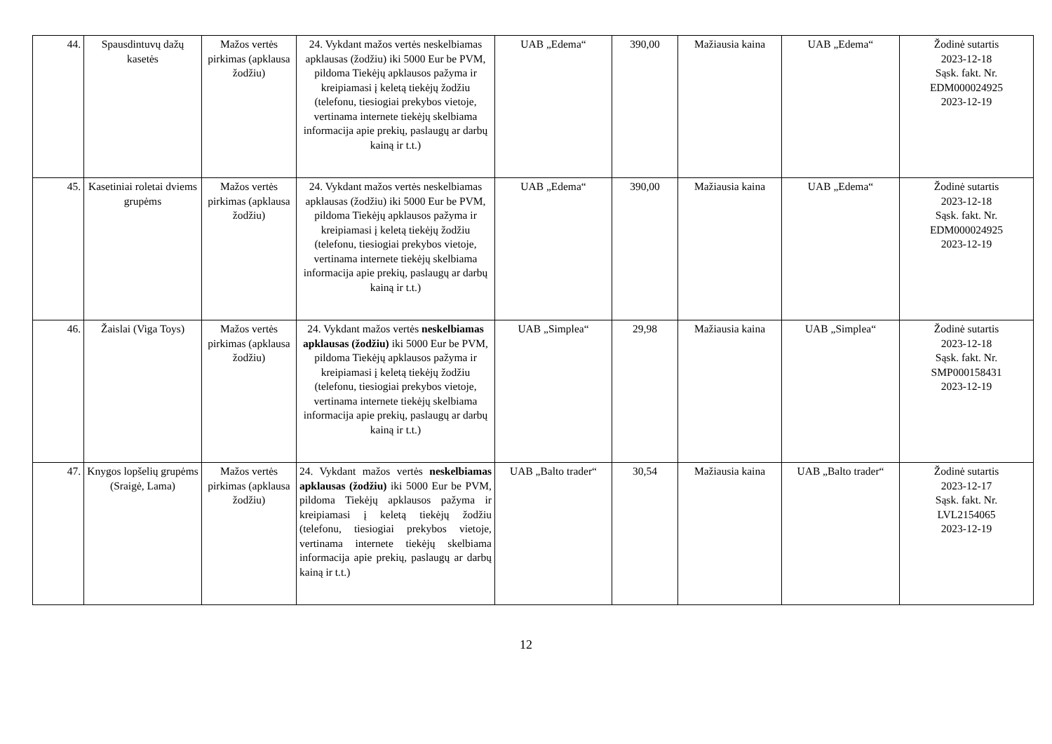| 44. | Spausdintuvų dažų kasetės | Mažos vertės pirkimas (apklausa žodžiu) | 24. Vykdant mažos vertės neskelbiamas apklausas (žodžiu) iki 5000 Eur be PVM, pildoma Tiekėjų apklausos pažyma ir kreipiamasi į keletą tiekėjų žodžiu (telefonu, tiesiogiai prekybos vietoje, vertinama internete tiekėjų skelbiama informacija apie prekių, paslaugų ar darbų kainą ir t.t.) | UAB „Edema“ | 390,00 | Mažiausia kaina | UAB „Edema“ | Žodinė sutartis 2023-12-18 Sąsk. fakt. Nr. EDM000024925 2023-12-19 |
| 45. | Kasetiniai roletai dviems grupėms | Mažos vertės pirkimas (apklausa žodžiu) | 24. Vykdant mažos vertės neskelbiamas apklausas (žodžiu) iki 5000 Eur be PVM, pildoma Tiekėjų apklausos pažyma ir kreipiamasi į keletą tiekėjų žodžiu (telefonu, tiesiogiai prekybos vietoje, vertinama internete tiekėjų skelbiama informacija apie prekių, paslaugų ar darbų kainą ir t.t.) | UAB „Edema“ | 390,00 | Mažiausia kaina | UAB „Edema“ | Žodinė sutartis 2023-12-18 Sąsk. fakt. Nr. EDM000024925 2023-12-19 |
| 46. | Žaislai (Viga Toys) | Mažos vertės pirkimas (apklausa žodžiu) | 24. Vykdant mažos vertės neskelbiamas apklausas (žodžiu) iki 5000 Eur be PVM, pildoma Tiekėjų apklausos pažyma ir kreipiamasi į keletą tiekėjų žodžiu (telefonu, tiesiogiai prekybos vietoje, vertinama internete tiekėjų skelbiama informacija apie prekių, paslaugų ar darbų kainą ir t.t.) | UAB „Simplea“ | 29,98 | Mažiausia kaina | UAB „Simplea“ | Žodinė sutartis 2023-12-18 Sąsk. fakt. Nr. SMP000158431 2023-12-19 |
| 47. | Knygos lopšelių grupėms (Sraigė, Lama) | Mažos vertės pirkimas (apklausa žodžiu) | 24. Vykdant mažos vertės neskelbiamas apklausas (žodžiu) iki 5000 Eur be PVM, pildoma Tiekėjų apklausos pažyma ir kreipiamasi į keletą tiekėjų žodžiu (telefonu, tiesiogiai prekybos vietoje, vertinama internete tiekėjų skelbiama informacija apie prekių, paslaugų ar darbų kainą ir t.t.) | UAB „Balto trader“ | 30,54 | Mažiausia kaina | UAB „Balto trader“ | Žodinė sutartis 2023-12-17 Sąsk. fakt. Nr. LVL2154065 2023-12-19 |
12